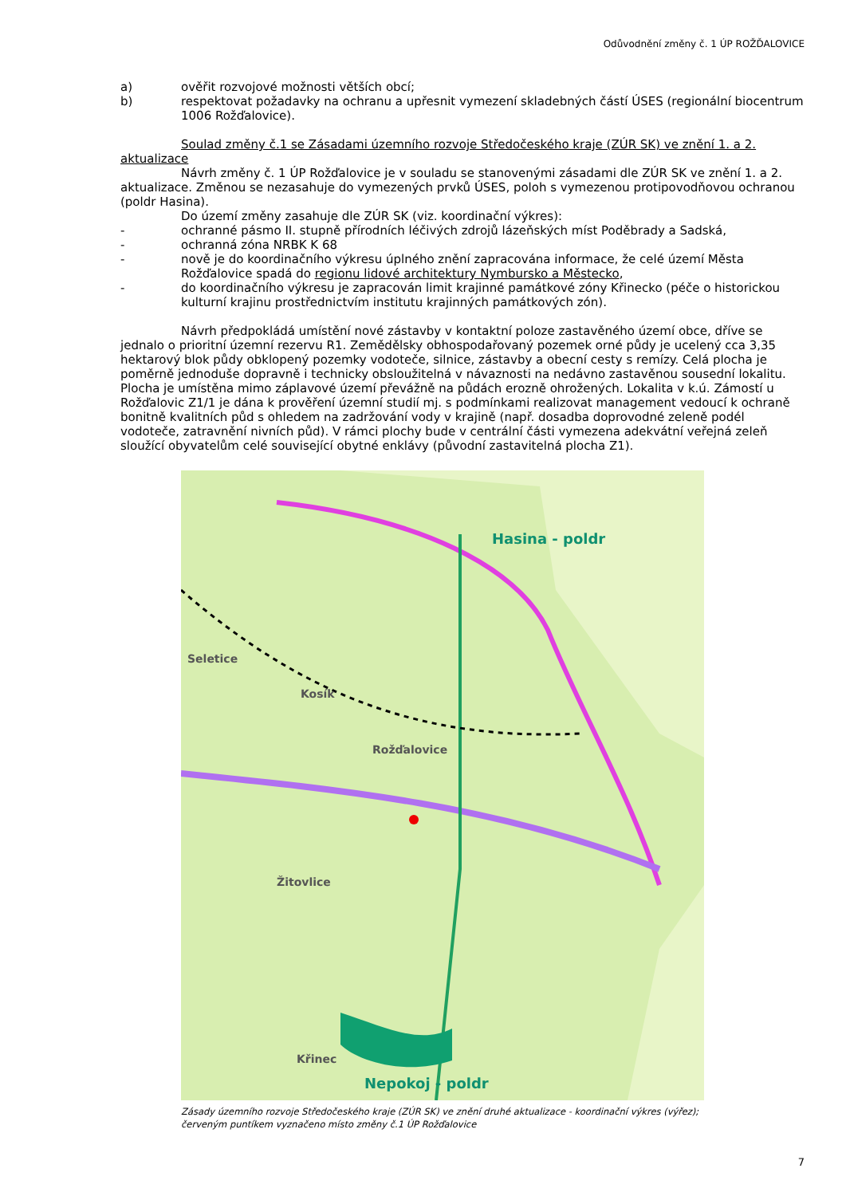Odůvodnění změny č. 1 ÚP ROŽĎALOVICE
a) ověřit rozvojové možnosti větších obcí;
b) respektovat požadavky na ochranu a upřesnit vymezení skladebných částí ÚSES (regionální biocentrum 1006 Rožďalovice).
Soulad změny č.1 se Zásadami územního rozvoje Středočeského kraje (ZÚR SK) ve znění 1. a 2. aktualizace
Návrh změny č. 1 ÚP Rožďalovice je v souladu se stanovenými zásadami dle ZÚR SK ve znění 1. a 2. aktualizace. Změnou se nezasahuje do vymezených prvků ÚSES, poloh s vymezenou protipovodňovou ochranou (poldr Hasina).
Do území změny zasahuje dle ZÚR SK (viz. koordinační výkres):
- ochranné pásmo II. stupně přírodních léčivých zdrojů lázeňských míst Poděbrady a Sadská,
- ochranná zóna NRBK K 68
- nově je do koordinačního výkresu úplného znění zapracována informace, že celé území Města Rožďalovice spadá do regionu lidové architektury Nymbursko a Městecko,
- do koordinačního výkresu je zapracován limit krajinné památkové zóny Křinecko (péče o historickou kulturní krajinu prostřednictvím institutu krajinných památkových zón).
Návrh předpokládá umístění nové zástavby v kontaktní poloze zastavěného území obce, dříve se jednalo o prioritní územní rezervu R1. Zemědělsky obhospodařovaný pozemek orné půdy je ucelený cca 3,35 hektarový blok půdy obklopený pozemky vodoteče, silnice, zástavby a obecní cesty s remízy. Celá plocha je poměrně jednoduše dopravně i technicky obsloužitelná v návaznosti na nedávno zastavěnou sousední lokalitu. Plocha je umístěna mimo záplavové území převážně na půdách erozně ohrožených. Lokalita v k.ú. Zámostí u Rožďalovic Z1/1 je dána k prověření územní studií mj. s podmínkami realizovat management vedoucí k ochraně bonitně kvalitních půd s ohledem na zadržování vody v krajině (např. dosadba doprovodné zeleně podél vodoteče, zatravnění nivních půd). V rámci plochy bude v centrální části vymezena adekvátní veřejná zeleň sloužící obyvatelům celé související obytné enklávy (původní zastavitelná plocha Z1).
Hasina - poldr
Seletice
Kosík
Rožďalovice
Žitovlice
Křinec
Nepokoj - poldr
Zásady územního rozvoje Středočeského kraje (ZÚR SK) ve znění druhé aktualizace - koordinační výkres (výřez);
červeným puntíkem vyznačeno místo změny č.1 ÚP Rožďalovice
7